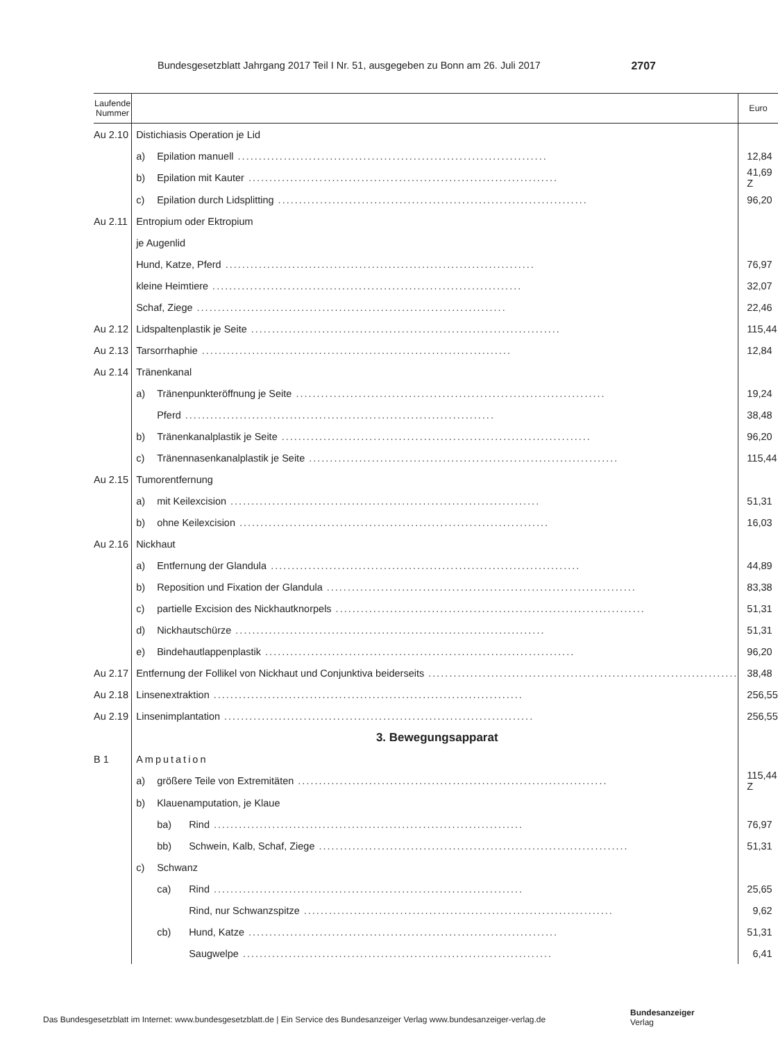Bundesgesetzblatt Jahrgang 2017 Teil I Nr. 51, ausgegeben zu Bonn am 26. Juli 2017 2707
| Laufende Nummer | | Euro |
| --- | --- | --- |
| Au 2.10 | Distichiasis Operation je Lid | |
| | a) Epilation manuell .......................................................................... | 12,84 |
| | b) Epilation mit Kauter .......................................................................... | 41,69 Z |
| | c) Epilation durch Lidsplitting .......................................................................... | 96,20 |
| Au 2.11 | Entropium oder Ektropium | |
| | je Augenlid | |
| | Hund, Katze, Pferd .......................................................................... | 76,97 |
| | kleine Heimtiere .......................................................................... | 32,07 |
| | Schaf, Ziege .......................................................................... | 22,46 |
| Au 2.12 | Lidspaltenplastik je Seite .......................................................................... | 115,44 |
| Au 2.13 | Tarsorrhaphie .......................................................................... | 12,84 |
| Au 2.14 | Tränenkanal | |
| | a) Tränenpunkteröffnung je Seite .......................................................................... | 19,24 |
| | Pferd .......................................................................... | 38,48 |
| | b) Tränenkanalplastik je Seite .......................................................................... | 96,20 |
| | c) Tränennasenkanalplastik je Seite .......................................................................... | 115,44 |
| Au 2.15 | Tumorentfernung | |
| | a) mit Keilexcision .......................................................................... | 51,31 |
| | b) ohne Keilexcision .......................................................................... | 16,03 |
| Au 2.16 | Nickhaut | |
| | a) Entfernung der Glandula .......................................................................... | 44,89 |
| | b) Reposition und Fixation der Glandula .......................................................................... | 83,38 |
| | c) partielle Excision des Nickhautknorpels .......................................................................... | 51,31 |
| | d) Nickhautschürze .......................................................................... | 51,31 |
| | e) Bindehautlappenplastik .......................................................................... | 96,20 |
| Au 2.17 | Entfernung der Follikel von Nickhaut und Conjunktiva beiderseits .......................................................................... | 38,48 |
| Au 2.18 | Linsenextraktion .......................................................................... | 256,55 |
| Au 2.19 | Linsenimplantation .......................................................................... | 256,55 |
| | 3. Bewegungsapparat | |
| B 1 | Amputation | |
| | a) größere Teile von Extremitäten .......................................................................... | 115,44 Z |
| | b) Klauenamputation, je Klaue | |
| | ba) Rind .......................................................................... | 76,97 |
| | bb) Schwein, Kalb, Schaf, Ziege .......................................................................... | 51,31 |
| | c) Schwanz | |
| | ca) Rind .......................................................................... | 25,65 |
| | Rind, nur Schwanzspitze .......................................................................... | 9,62 |
| | cb) Hund, Katze .......................................................................... | 51,31 |
| | Saugwelpe .......................................................................... | 6,41 |
Das Bundesgesetzblatt im Internet: www.bundesgesetzblatt.de | Ein Service des Bundesanzeiger Verlag www.bundesanzeiger-verlag.de
Bundesanzeiger
Verlag